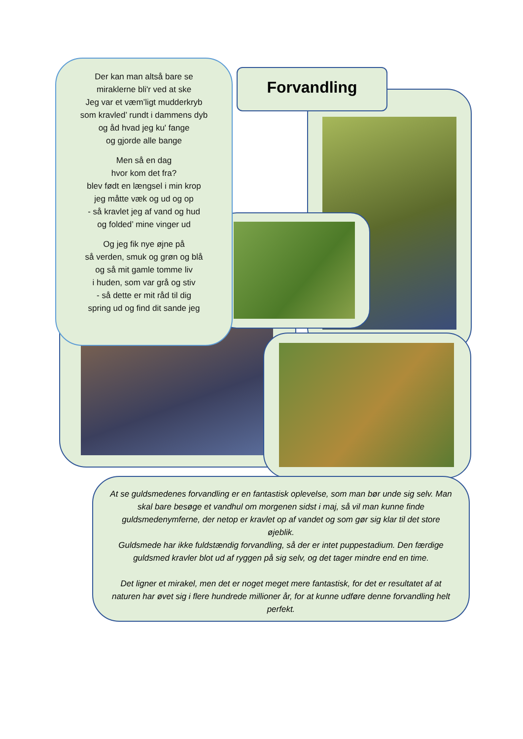Der kan man altså bare se
miraklerne bli'r ved at ske
Jeg var et væm’ligt mudderkryb
som kravled’ rundt i dammens dyb
og åd hvad jeg ku' fange
og gjorde alle bange
Men så en dag
hvor kom det fra?
blev født en længsel i min krop
jeg måtte væk og ud og op
- så kravlet jeg af vand og hud
og folded’ mine vinger ud
Og jeg fik nye øjne på
så verden, smuk og grøn og blå
og så mit gamle tomme liv
i huden, som var grå og stiv
- så dette er mit råd til dig
spring ud og find dit sande jeg
Forvandling
At se guldsmedenes forvandling er en fantastisk oplevelse, som man bør unde sig selv. Man skal bare besøge et vandhul om morgenen sidst i maj, så vil man kunne finde guldsmedenymferne, der netop er kravlet op af vandet og som gør sig klar til det store øjeblik.
Guldsmede har ikke fuldstændig forvandling, så der er intet puppestadium. Den færdige guldsmed kravler blot ud af ryggen på sig selv, og det tager mindre end en time.
Det ligner et mirakel, men det er noget meget mere fantastisk, for det er resultatet af at naturen har øvet sig i flere hundrede millioner år, for at kunne udføre denne forvandling helt perfekt.